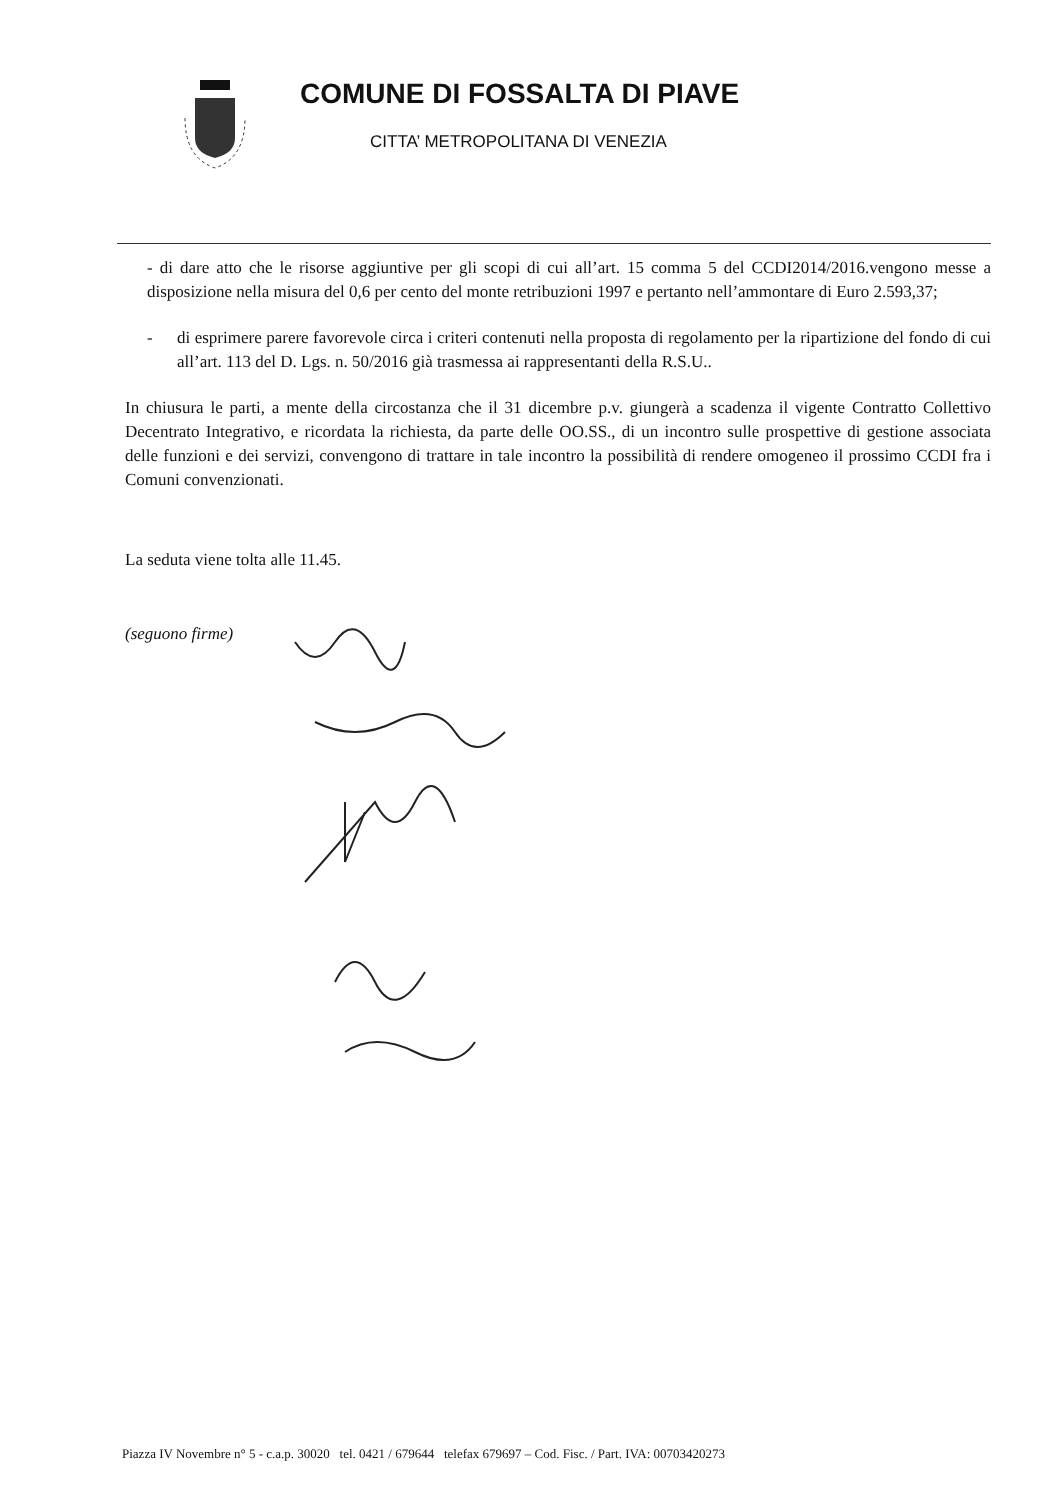COMUNE DI FOSSALTA DI PIAVE
CITTA’ METROPOLITANA DI VENEZIA
- di dare atto che le risorse aggiuntive per gli scopi di cui all’art. 15 comma 5 del CCDI2014/2016.vengono messe a disposizione nella misura del 0,6 per cento del monte retribuzioni 1997 e pertanto nell’ammontare di Euro 2.593,37;
- di esprimere parere favorevole circa i criteri contenuti nella proposta di regolamento per la ripartizione del fondo di cui all’art. 113 del D. Lgs. n. 50/2016 già trasmessa ai rappresentanti della R.S.U..
In chiusura le parti, a mente della circostanza che il 31 dicembre p.v. giungerà a scadenza il vigente Contratto Collettivo Decentrato Integrativo, e ricordata la richiesta, da parte delle OO.SS., di un incontro sulle prospettive di gestione associata delle funzioni e dei servizi, convengono di trattare in tale incontro la possibilità di rendere omogeneo il prossimo CCDI fra i Comuni convenzionati.
La seduta viene tolta alle 11.45.
(seguono firme)
Piazza IV Novembre n° 5 - c.a.p. 30020 tel. 0421 / 679644 telefax 679697 – Cod. Fisc. / Part. IVA: 00703420273